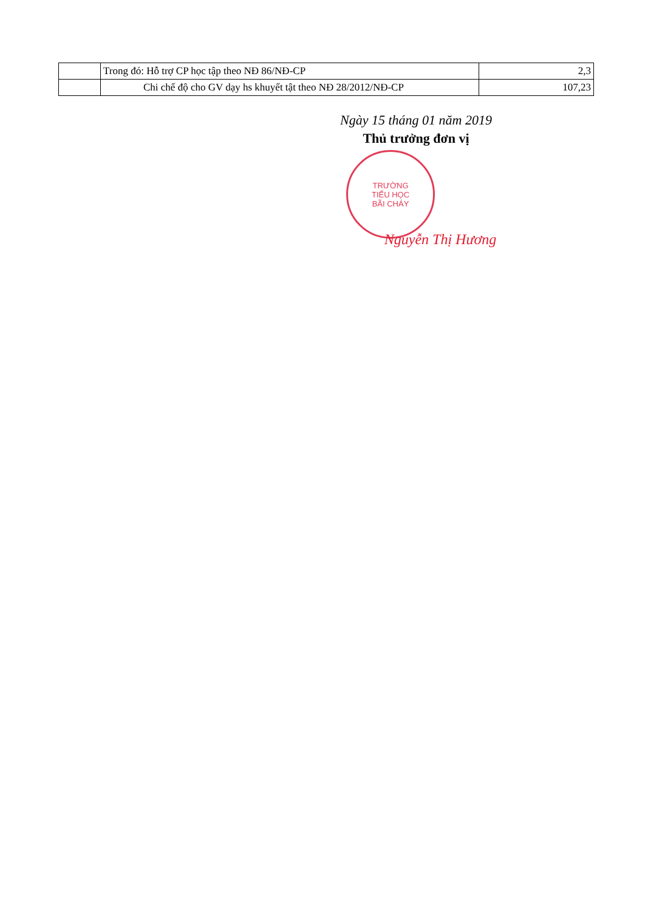| | Trong đó: Hỗ trợ CP học tập theo NĐ 86/NĐ-CP | 2,3 |
| | Chi chế độ cho GV dạy hs khuyết tật theo NĐ 28/2012/NĐ-CP | 107,23 |
Ngày 15 tháng 01 năm 2019
Thủ trưởng đơn vị
TRƯỜNG
TIỂU HỌC
BÃI CHÁY
Nguyễn Thị Hương